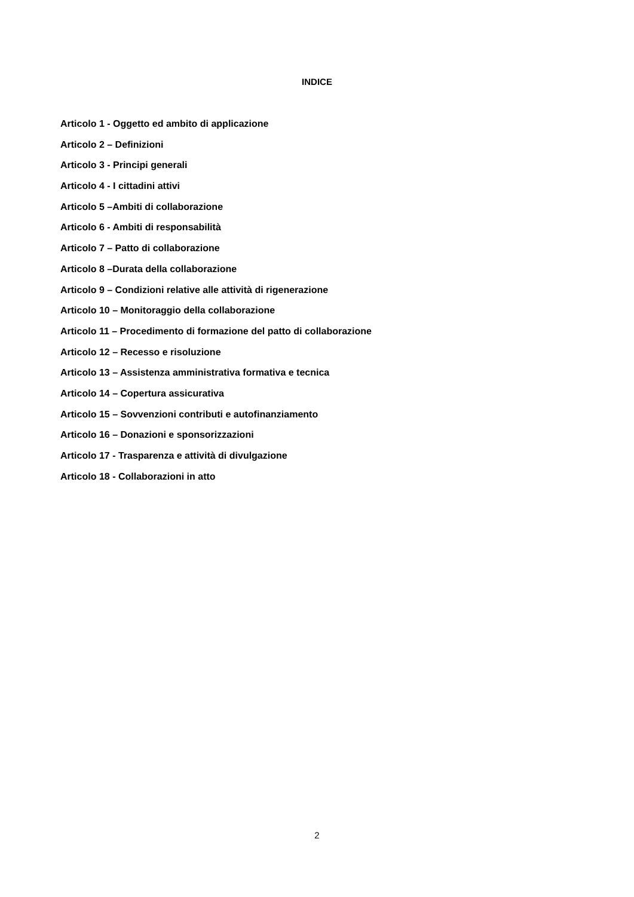INDICE
Articolo 1 - Oggetto ed ambito di applicazione
Articolo 2 – Definizioni
Articolo 3 - Principi generali
Articolo 4 - I cittadini attivi
Articolo 5 –Ambiti di collaborazione
Articolo 6 - Ambiti di responsabilità
Articolo 7 – Patto di collaborazione
Articolo 8 –Durata della collaborazione
Articolo 9 – Condizioni relative alle attività di rigenerazione
Articolo 10 – Monitoraggio della collaborazione
Articolo 11 – Procedimento di formazione del patto di collaborazione
Articolo 12 – Recesso e risoluzione
Articolo 13 – Assistenza amministrativa formativa e tecnica
Articolo 14 – Copertura assicurativa
Articolo 15 – Sovvenzioni contributi e autofinanziamento
Articolo 16 – Donazioni e sponsorizzazioni
Articolo 17 - Trasparenza e attività di divulgazione
Articolo 18 - Collaborazioni in atto
2